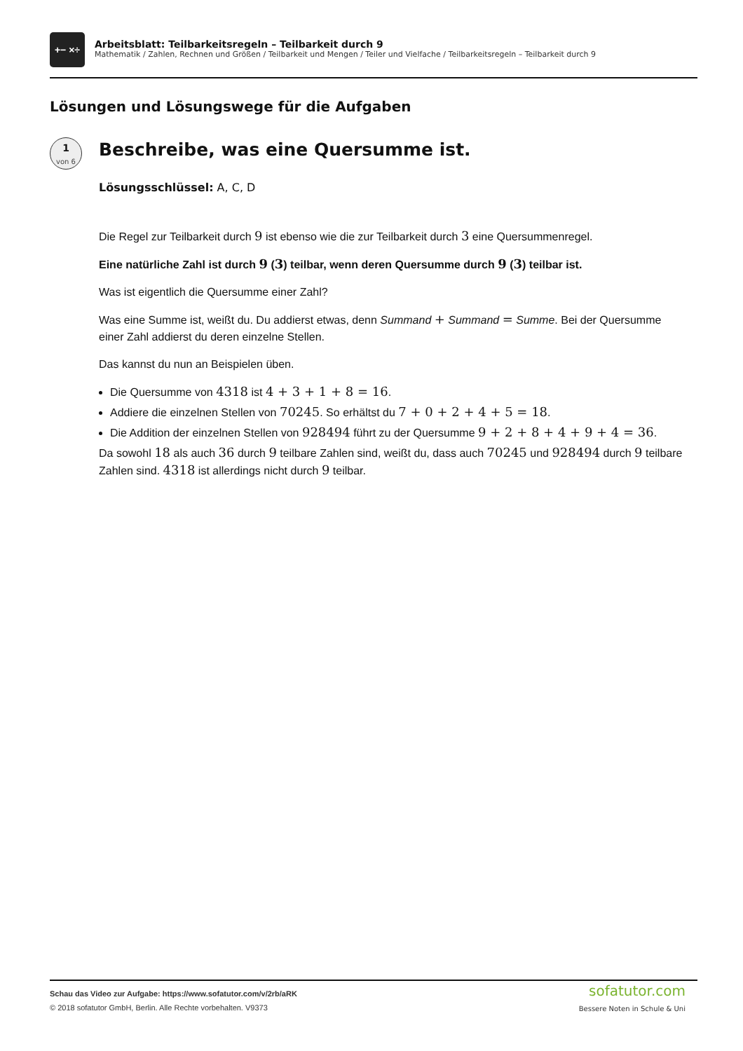+− ×÷
Arbeitsblatt: Teilbarkeitsregeln – Teilbarkeit durch 9
Mathematik / Zahlen, Rechnen und Größen / Teilbarkeit und Mengen / Teiler und Vielfache / Teilbarkeitsregeln – Teilbarkeit durch 9
Lösungen und Lösungswege für die Aufgaben
1
von 6
Beschreibe, was eine Quersumme ist.
Lösungsschlüssel: A, C, D
Die Regel zur Teilbarkeit durch 9 ist ebenso wie die zur Teilbarkeit durch 3 eine Quersummenregel.
Eine natürliche Zahl ist durch 9 (3) teilbar, wenn deren Quersumme durch 9 (3) teilbar ist.
Was ist eigentlich die Quersumme einer Zahl?
Was eine Summe ist, weißt du. Du addierst etwas, denn Summand + Summand = Summe. Bei der Quersumme einer Zahl addierst du deren einzelne Stellen.
Das kannst du nun an Beispielen üben.
Die Quersumme von 4318 ist 4 + 3 + 1 + 8 = 16.
Addiere die einzelnen Stellen von 70245. So erhältst du 7 + 0 + 2 + 4 + 5 = 18.
Die Addition der einzelnen Stellen von 928494 führt zu der Quersumme 9 + 2 + 8 + 4 + 9 + 4 = 36.
Da sowohl 18 als auch 36 durch 9 teilbare Zahlen sind, weißt du, dass auch 70245 und 928494 durch 9 teilbare Zahlen sind. 4318 ist allerdings nicht durch 9 teilbar.
Schau das Video zur Aufgabe: https://www.sofatutor.com/v/2rb/aRK
© 2018 sofatutor GmbH, Berlin. Alle Rechte vorbehalten. V9373
sofatutor.com
Bessere Noten in Schule & Uni